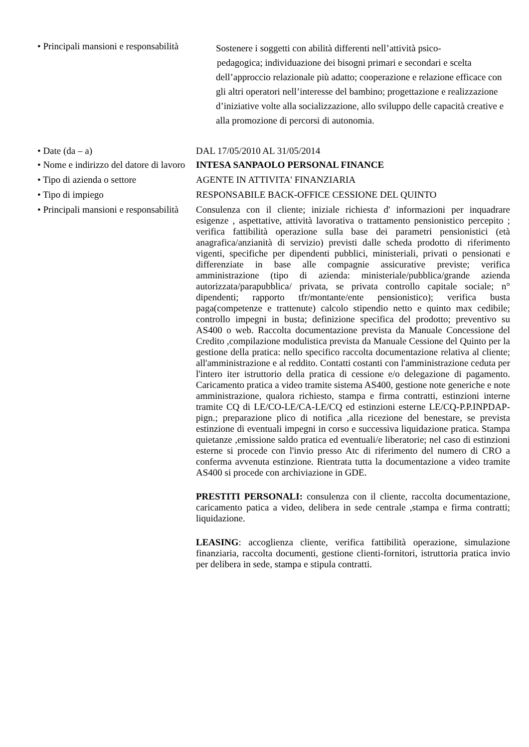• Principali mansioni e responsabilità
Sostenere i soggetti con abilità differenti nell’attività psico-
pedagogica; individuazione dei bisogni primari e secondari e scelta dell’approccio relazionale più adatto; cooperazione e relazione efficace con gli altri operatori nell’interesse del bambino; progettazione e realizzazione d’iniziative volte alla socializzazione, allo sviluppo delle capacità creative e alla promozione di percorsi di autonomia.
• Date (da – a) DAL 17/05/2010 AL 31/05/2014
• Nome e indirizzo del datore di lavoro
INTESA SANPAOLO PERSONAL FINANCE
• Tipo di azienda o settore AGENTE IN ATTIVITA' FINANZIARIA
• Tipo di impiego RESPONSABILE BACK-OFFICE CESSIONE DEL QUINTO
• Principali mansioni e responsabilità
Consulenza con il cliente; iniziale richiesta d' informazioni per inquadrare esigenze , aspettative, attività lavorativa o trattamento pensionistico percepito ; verifica fattibilità operazione sulla base dei parametri pensionistici (età anagrafica/anzianità di servizio) previsti dalle scheda prodotto di riferimento vigenti, specifiche per dipendenti pubblici, ministeriali, privati o pensionati e differenziate in base alle compagnie assicurative previste; verifica amministrazione (tipo di azienda: ministeriale/pubblica/grande azienda autorizzata/parapubblica/ privata, se privata controllo capitale sociale; n° dipendenti; rapporto tfr/montante/ente pensionistico); verifica busta paga(competenze e trattenute) calcolo stipendio netto e quinto max cedibile; controllo impegni in busta; definizione specifica del prodotto; preventivo su AS400 o web. Raccolta documentazione prevista da Manuale Concessione del Credito ,compilazione modulistica prevista da Manuale Cessione del Quinto per la gestione della pratica: nello specifico raccolta documentazione relativa al cliente; all'amministrazione e al reddito. Contatti costanti con l'amministrazione ceduta per l'intero iter istruttorio della pratica di cessione e/o delegazione di pagamento. Caricamento pratica a video tramite sistema AS400, gestione note generiche e note amministrazione, qualora richiesto, stampa e firma contratti, estinzioni interne tramite CQ di LE/CO-LE/CA-LE/CQ ed estinzioni esterne LE/CQ-P.P.INPDAP-pign.; preparazione plico di notifica ,alla ricezione del benestare, se prevista estinzione di eventuali impegni in corso e successiva liquidazione pratica. Stampa quietanze ,emissione saldo pratica ed eventuali/e liberatorie; nel caso di estinzioni esterne si procede con l'invio presso Atc di riferimento del numero di CRO a conferma avvenuta estinzione. Rientrata tutta la documentazione a video tramite AS400 si procede con archiviazione in GDE.
PRESTITI PERSONALI: consulenza con il cliente, raccolta documentazione, caricamento patica a video, delibera in sede centrale ,stampa e firma contratti; liquidazione.
LEASING: accoglienza cliente, verifica fattibilità operazione, simulazione finanziaria, raccolta documenti, gestione clienti-fornitori, istruttoria pratica invio per delibera in sede, stampa e stipula contratti.